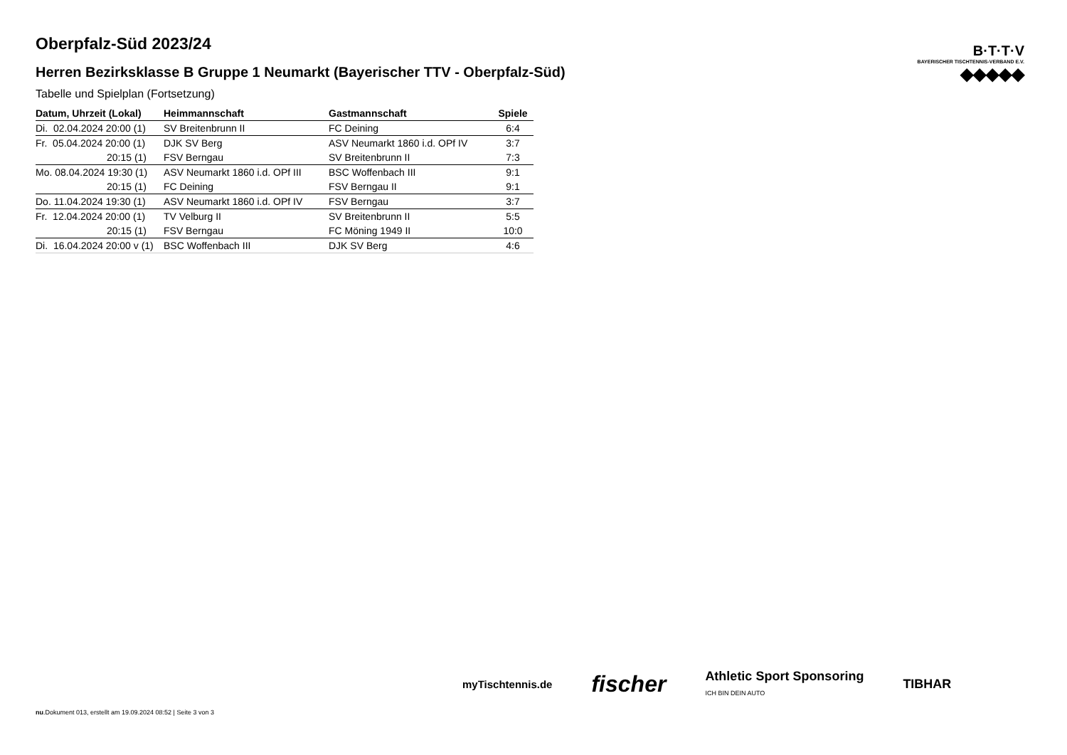Oberpfalz-Süd 2023/24
Herren Bezirksklasse B Gruppe 1 Neumarkt (Bayerischer TTV - Oberpfalz-Süd)
Tabelle und Spielplan (Fortsetzung)
| Datum, Uhrzeit (Lokal) | Heimmannschaft | Gastmannschaft | Spiele |
| --- | --- | --- | --- |
| Di. 02.04.2024 20:00 (1) | SV Breitenbrunn II | FC Deining | 6:4 |
| Fr. 05.04.2024 20:00 (1) | DJK SV Berg | ASV Neumarkt 1860 i.d. OPf IV | 3:7 |
| 20:15 (1) | FSV Berngau | SV Breitenbrunn II | 7:3 |
| Mo. 08.04.2024 19:30 (1) | ASV Neumarkt 1860 i.d. OPf III | BSC Woffenbach III | 9:1 |
| 20:15 (1) | FC Deining | FSV Berngau II | 9:1 |
| Do. 11.04.2024 19:30 (1) | ASV Neumarkt 1860 i.d. OPf IV | FSV Berngau | 3:7 |
| Fr. 12.04.2024 20:00 (1) | TV Velburg II | SV Breitenbrunn II | 5:5 |
| 20:15 (1) | FSV Berngau | FC Möning 1949 II | 10:0 |
| Di. 16.04.2024 20:00 v (1) | BSC Woffenbach III | DJK SV Berg | 4:6 |
B·T·T·V
BAYERISCHER TISCHTENNIS-VERBAND E.V.
◆◆◆◆◆
myTischtennis.de fischer Athletic Sport Sponsoring
ICH BIN DEIN AUTO TIBHAR
nu.Dokument 013, erstellt am 19.09.2024 08:52 | Seite 3 von 3